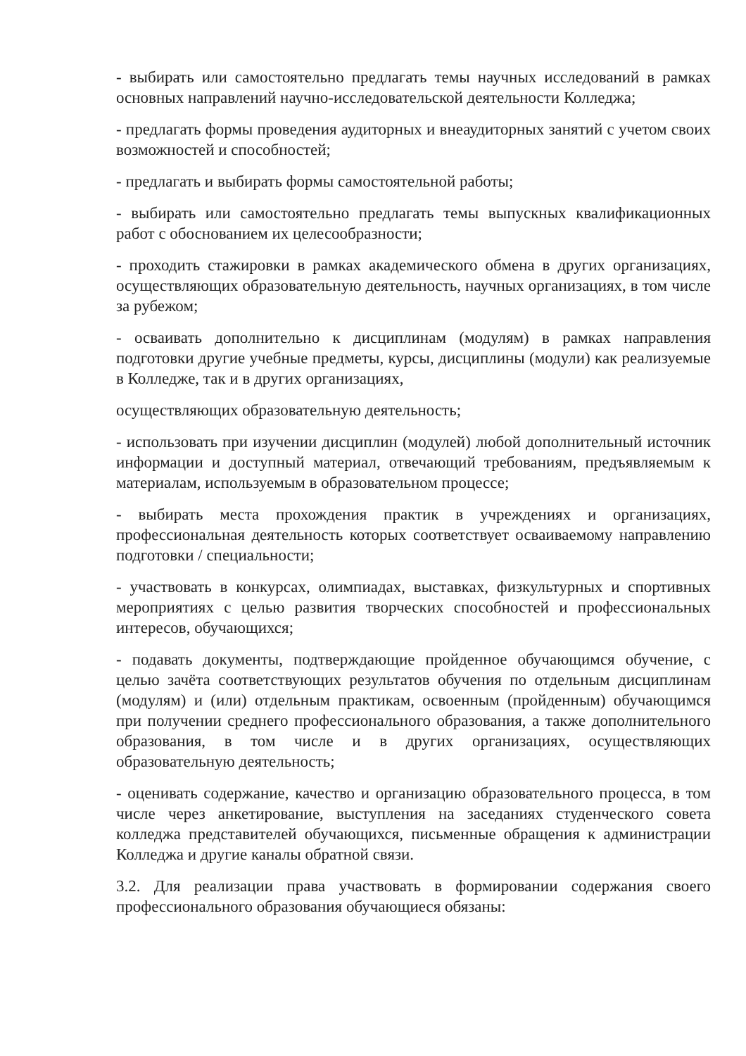- выбирать или самостоятельно предлагать темы научных исследований в рамках основных направлений научно-исследовательской деятельности Колледжа;
- предлагать формы проведения аудиторных и внеаудиторных занятий с учетом своих возможностей и способностей;
- предлагать и выбирать формы самостоятельной работы;
- выбирать или самостоятельно предлагать темы выпускных квалификационных работ с обоснованием их целесообразности;
- проходить стажировки в рамках академического обмена в других организациях, осуществляющих образовательную деятельность, научных организациях, в том числе за рубежом;
- осваивать дополнительно к дисциплинам (модулям) в рамках направления подготовки другие учебные предметы, курсы, дисциплины (модули) как реализуемые в Колледже, так и в других организациях,
осуществляющих образовательную деятельность;
- использовать при изучении дисциплин (модулей) любой дополнительный источник информации и доступный материал, отвечающий требованиям, предъявляемым к материалам, используемым в образовательном процессе;
- выбирать места прохождения практик в учреждениях и организациях, профессиональная деятельность которых соответствует осваиваемому направлению подготовки / специальности;
- участвовать в конкурсах, олимпиадах, выставках, физкультурных и спортивных мероприятиях с целью развития творческих способностей и профессиональных интересов, обучающихся;
- подавать документы, подтверждающие пройденное обучающимся обучение, с целью зачёта соответствующих результатов обучения по отдельным дисциплинам (модулям) и (или) отдельным практикам, освоенным (пройденным) обучающимся при получении среднего профессионального образования, а также дополнительного образования, в том числе и в других организациях, осуществляющих образовательную деятельность;
- оценивать содержание, качество и организацию образовательного процесса, в том числе через анкетирование, выступления на заседаниях студенческого совета колледжа представителей обучающихся, письменные обращения к администрации Колледжа и другие каналы обратной связи.
3.2. Для реализации права участвовать в формировании содержания своего профессионального образования обучающиеся обязаны: